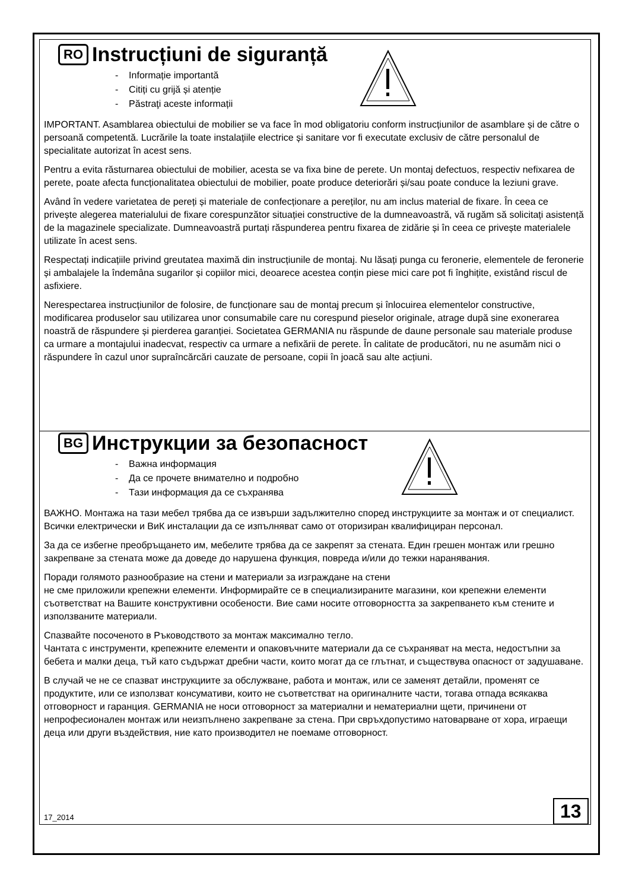RO Instrucțiuni de siguranță
- Informație importantă
- Citiți cu grijă și atenție
- Păstraţi aceste informații
IMPORTANT. Asamblarea obiectului de mobilier se va face în mod obligatoriu conform instrucțiunilor de asamblare și de către o persoană competentă. Lucrările la toate instalațiile electrice și sanitare vor fi executate exclusiv de către personalul de specialitate autorizat în acest sens.
Pentru a evita răsturnarea obiectului de mobilier, acesta se va fixa bine de perete. Un montaj defectuos, respectiv nefixarea de perete, poate afecta funcționalitatea obiectului de mobilier, poate produce deteriorări și/sau poate conduce la leziuni grave.
Având în vedere varietatea de pereți și materiale de confecționare a pereților, nu am inclus material de fixare. În ceea ce privește alegerea materialului de fixare corespunzător situației constructive de la dumneavoastră, vă rugăm să solicitați asistență de la magazinele specializate. Dumneavoastră purtați răspunderea pentru fixarea de zidărie și în ceea ce privește materialele utilizate în acest sens.
Respectați indicațiile privind greutatea maximă din instrucțiunile de montaj. Nu lăsați punga cu feronerie, elementele de feronerie și ambalajele la îndemâna sugarilor și copiilor mici, deoarece acestea conțin piese mici care pot fi înghițite, existând riscul de asfixiere.
Nerespectarea instrucțiunilor de folosire, de funcționare sau de montaj precum și înlocuirea elementelor constructive, modificarea produselor sau utilizarea unor consumabile care nu corespund pieselor originale, atrage după sine exonerarea noastră de răspundere și pierderea garanției. Societatea GERMANIA nu răspunde de daune personale sau materiale produse ca urmare a montajului inadecvat, respectiv ca urmare a nefixării de perete. În calitate de producători, nu ne asumăm nici o răspundere în cazul unor supraîncărcări cauzate de persoane, copii în joacă sau alte acțiuni.
BG Инструкции за безопасност
- Важна информация
- Да се прочете внимателно и подробно
- Тази информация да се съхранява
ВАЖНО. Монтажа на тази мебел трябва да се извърши задължително според инструкциите за монтаж и от специалист. Всички електрически и ВиК инсталации да се изпълняват само от оторизиран квалифициран персонал.
За да се избегне преобръщането им, мебелите трябва да се закрепят за стената. Един грешен монтаж или грешно закрепване за стената може да доведе до нарушена функция, повреда и/или до тежки наранявания.
Поради голямото разнообразие на стени и материали за изграждане на стени
не сме приложили крепежни елементи. Информирайте се в специализираните магазини, кои крепежни елементи съответстват на Вашите конструктивни особености. Вие сами носите отговорността за закрепването към стените и използваните материали.
Спазвайте посоченото в Ръководството за монтаж максимално тегло.
Чантата с инструменти, крепежните елементи и опаковъчните материали да се съхраняват на места, недостъпни за бебета и малки деца, тъй като съдържат дребни части, които могат да се глътнат, и съществува опасност от задушаване.
В случай че не се спазват инструкциите за обслужване, работа и монтаж, или се заменят детайли, променят се продуктите, или се използват консумативи, които не съответстват на оригиналните части, тогава отпада всякаква отговорност и гаранция. GERMANIA не носи отговорност за материални и нематериални щети, причинени от непрофесионален монтаж или неизпълнено закрепване за стена. При свръхдопустимо натоварване от хора, играещи деца или други въздействия, ние като производител не поемаме отговорност.
17_2014 13